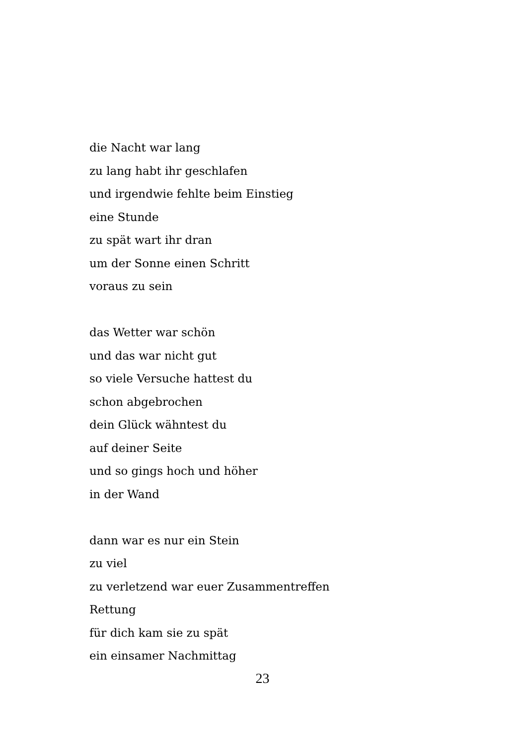die Nacht war lang
zu lang habt ihr geschlafen
und irgendwie fehlte beim Einstieg
eine Stunde
zu spät wart ihr dran
um der Sonne einen Schritt
voraus zu sein
das Wetter war schön
und das war nicht gut
so viele Versuche hattest du
schon abgebrochen
dein Glück wähntest du
auf deiner Seite
und so gings hoch und höher
in der Wand
dann war es nur ein Stein
zu viel
zu verletzend war euer Zusammentreffen
Rettung
für dich kam sie zu spät
ein einsamer Nachmittag
23